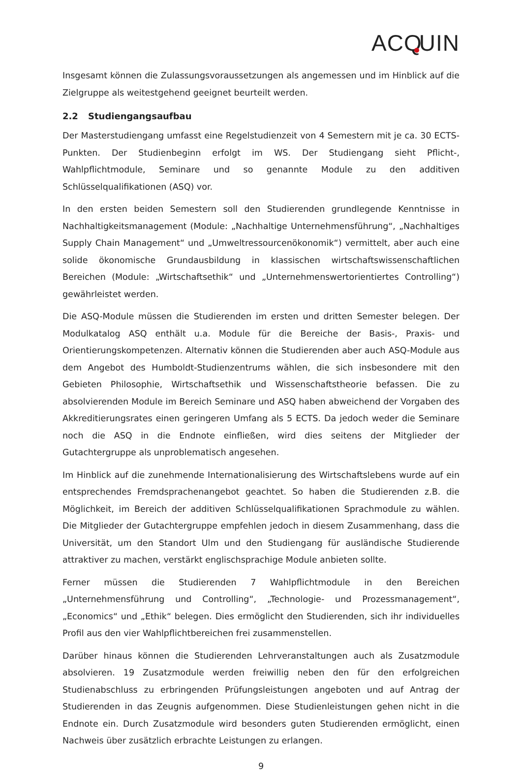ACQ UIN
Insgesamt können die Zulassungsvoraussetzungen als angemessen und im Hinblick auf die Zielgruppe als weitestgehend geeignet beurteilt werden.
2.2 Studiengangsaufbau
Der Masterstudiengang umfasst eine Regelstudienzeit von 4 Semestern mit je ca. 30 ECTS-Punkten. Der Studienbeginn erfolgt im WS. Der Studiengang sieht Pflicht-, Wahlpflichtmodule, Seminare und so genannte Module zu den additiven Schlüsselqualifikationen (ASQ) vor.
In den ersten beiden Semestern soll den Studierenden grundlegende Kenntnisse in Nachhaltigkeitsmanagement (Module: „Nachhaltige Unternehmensführung“, „Nachhaltiges Supply Chain Management“ und „Umweltressourcenökonomik“) vermittelt, aber auch eine solide ökonomische Grundausbildung in klassischen wirtschaftswissenschaftlichen Bereichen (Module: „Wirtschaftsethik“ und „Unternehmenswertorientiertes Controlling“) gewährleistet werden.
Die ASQ-Module müssen die Studierenden im ersten und dritten Semester belegen. Der Modulkatalog ASQ enthält u.a. Module für die Bereiche der Basis-, Praxis- und Orientierungskompetenzen. Alternativ können die Studierenden aber auch ASQ-Module aus dem Angebot des Humboldt-Studienzentrums wählen, die sich insbesondere mit den Gebieten Philosophie, Wirtschaftsethik und Wissenschaftstheorie befassen. Die zu absolvierenden Module im Bereich Seminare und ASQ haben abweichend der Vorgaben des Akkreditierungsrates einen geringeren Umfang als 5 ECTS. Da jedoch weder die Seminare noch die ASQ in die Endnote einfließen, wird dies seitens der Mitglieder der Gutachtergruppe als unproblematisch angesehen.
Im Hinblick auf die zunehmende Internationalisierung des Wirtschaftslebens wurde auf ein entsprechendes Fremdsprachenangebot geachtet. So haben die Studierenden z.B. die Möglichkeit, im Bereich der additiven Schlüsselqualifikationen Sprachmodule zu wählen. Die Mitglieder der Gutachtergruppe empfehlen jedoch in diesem Zusammenhang, dass die Universität, um den Standort Ulm und den Studiengang für ausländische Studierende attraktiver zu machen, verstärkt englischsprachige Module anbieten sollte.
Ferner müssen die Studierenden 7 Wahlpflichtmodule in den Bereichen „Unternehmensführung und Controlling“, „Technologie- und Prozessmanagement“, „Economics“ und „Ethik“ belegen. Dies ermöglicht den Studierenden, sich ihr individuelles Profil aus den vier Wahlpflichtbereichen frei zusammenstellen.
Darüber hinaus können die Studierenden Lehrveranstaltungen auch als Zusatzmodule absolvieren. 19 Zusatzmodule werden freiwillig neben den für den erfolgreichen Studienabschluss zu erbringenden Prüfungsleistungen angeboten und auf Antrag der Studierenden in das Zeugnis aufgenommen. Diese Studienleistungen gehen nicht in die Endnote ein. Durch Zusatzmodule wird besonders guten Studierenden ermöglicht, einen Nachweis über zusätzlich erbrachte Leistungen zu erlangen.
9